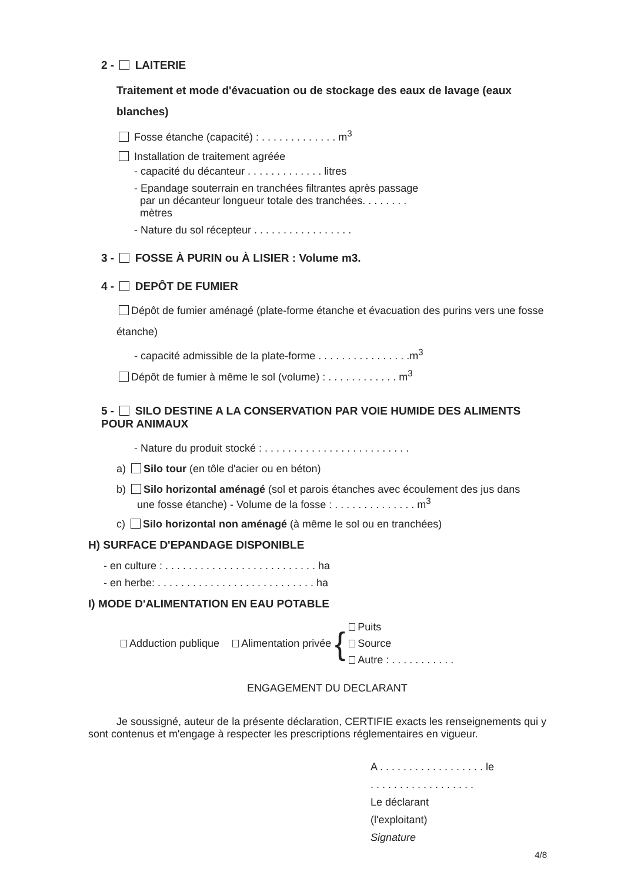2 - LAITERIE
Traitement et mode d'évacuation ou de stockage des eaux de lavage (eaux blanches)
Fosse étanche (capacité) : . . . . . . . . . . . . . m<sup>3</sup>
Installation de traitement agréée
- capacité du décanteur . . . . . . . . . . . . . litres
- Epandage souterrain en tranchées filtrantes après passage
par un décanteur longueur totale des tranchées. . . . . . . .
mètres
- Nature du sol récepteur . . . . . . . . . . . . . . . . .
3 - FOSSE À PURIN ou À LISIER : Volume m3.
4 - DEPÔT DE FUMIER
Dépôt de fumier aménagé (plate-forme étanche et évacuation des purins vers une fosse étanche)
- capacité admissible de la plate-forme . . . . . . . . . . . . . . . .m<sup>3</sup>
Dépôt de fumier à même le sol (volume) : . . . . . . . . . . . . m<sup>3</sup>
5 - SILO DESTINE A LA CONSERVATION PAR VOIE HUMIDE DES ALIMENTS POUR ANIMAUX
- Nature du produit stocké : . . . . . . . . . . . . . . . . . . . . . . . . .
a) Silo tour (en tôle d'acier ou en béton)
b) Silo horizontal aménagé (sol et parois étanches avec écoulement des jus dans
une fosse étanche) - Volume de la fosse : . . . . . . . . . . . . . . m<sup>3</sup>
c) Silo horizontal non aménagé (à même le sol ou en tranchées)
H) SURFACE D'EPANDAGE DISPONIBLE
- en culture : . . . . . . . . . . . . . . . . . . . . . . . . . . ha
- en herbe: . . . . . . . . . . . . . . . . . . . . . . . . . . . ha
I) MODE D'ALIMENTATION EN EAU POTABLE
Adduction publique Alimentation privée { Puits
Source
Autre : . . . . . . . . . . .
ENGAGEMENT DU DECLARANT
Je soussigné, auteur de la présente déclaration, CERTIFIE exacts les renseignements qui y sont contenus et m'engage à respecter les prescriptions réglementaires en vigueur.
A . . . . . . . . . . . . . . . . . . le
. . . . . . . . . . . . . . . . . .
Le déclarant
(l'exploitant)
Signature
4/8